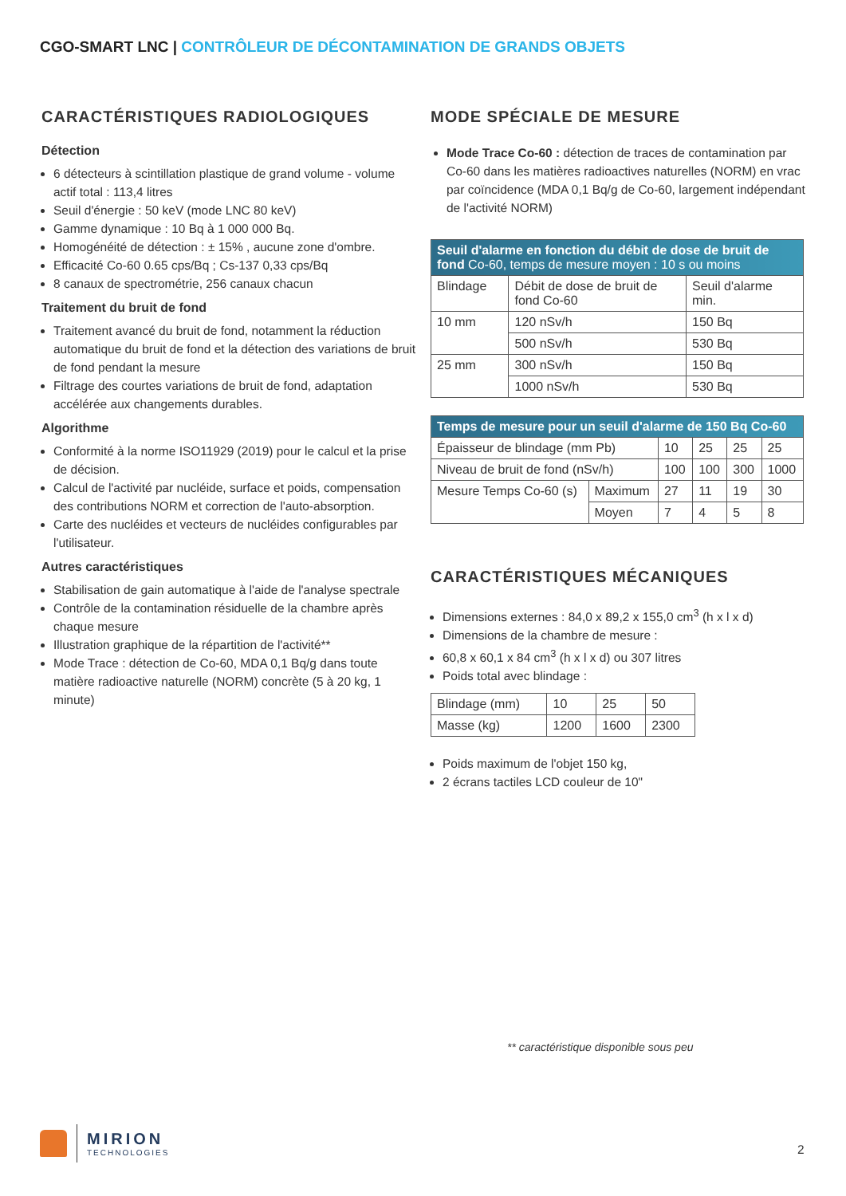CGO-SMART LNC | CONTRÔLEUR DE DÉCONTAMINATION DE GRANDS OBJETS
CARACTÉRISTIQUES RADIOLOGIQUES
Détection
6 détecteurs à scintillation plastique de grand volume - volume actif total : 113,4 litres
Seuil d'énergie : 50 keV (mode LNC 80 keV)
Gamme dynamique : 10 Bq à 1 000 000 Bq.
Homogénéité de détection : ± 15% , aucune zone d'ombre.
Efficacité Co-60 0.65 cps/Bq ; Cs-137 0,33 cps/Bq
8 canaux de spectrométrie, 256 canaux chacun
Traitement du bruit de fond
Traitement avancé du bruit de fond, notamment la réduction automatique du bruit de fond et la détection des variations de bruit de fond pendant la mesure
Filtrage des courtes variations de bruit de fond, adaptation accélérée aux changements durables.
Algorithme
Conformité à la norme ISO11929 (2019) pour le calcul et la prise de décision.
Calcul de l'activité par nucléide, surface et poids, compensation des contributions NORM et correction de l'auto-absorption.
Carte des nucléides et vecteurs de nucléides configurables par l'utilisateur.
Autres caractéristiques
Stabilisation de gain automatique à l'aide de l'analyse spectrale
Contrôle de la contamination résiduelle de la chambre après chaque mesure
Illustration graphique de la répartition de l'activité**
Mode Trace : détection de Co-60, MDA 0,1 Bq/g dans toute matière radioactive naturelle (NORM) concrète (5 à 20 kg, 1 minute)
MODE SPÉCIALE DE MESURE
Mode Trace Co-60 : détection de traces de contamination par Co-60 dans les matières radioactives naturelles (NORM) en vrac par coïncidence (MDA 0,1 Bq/g de Co-60, largement indépendant de l'activité NORM)
| Seuil d'alarme en fonction du débit de dose de bruit de fond Co-60, temps de mesure moyen : 10 s ou moins | | |
| --- | --- | --- |
| Blindage | Débit de dose de bruit de fond Co-60 | Seuil d'alarme min. |
| 10 mm | 120 nSv/h | 150 Bq |
| | 500 nSv/h | 530 Bq |
| 25 mm | 300 nSv/h | 150 Bq |
| | 1000 nSv/h | 530 Bq |
| Temps de mesure pour un seuil d'alarme de 150 Bq Co-60 | | | | | |
| --- | --- | --- | --- | --- | --- |
| Épaisseur de blindage (mm Pb) | | 10 | 25 | 25 | 25 |
| Niveau de bruit de fond (nSv/h) | | 100 | 100 | 300 | 1000 |
| Mesure Temps Co-60 (s) | Maximum | 27 | 11 | 19 | 30 |
| | Moyen | 7 | 4 | 5 | 8 |
CARACTÉRISTIQUES MÉCANIQUES
Dimensions externes : 84,0 x 89,2 x 155,0 cm<sup>3</sup> (h x l x d)
Dimensions de la chambre de mesure :
60,8 x 60,1 x 84 cm<sup>3</sup> (h x l x d) ou 307 litres
Poids total avec blindage :
| Blindage (mm) | 10 | 25 | 50 |
| Masse (kg) | 1200 | 1600 | 2300 |
Poids maximum de l'objet 150 kg,
2 écrans tactiles LCD couleur de 10"
** caractéristique disponible sous peu
MIRION
TECHNOLOGIES
2